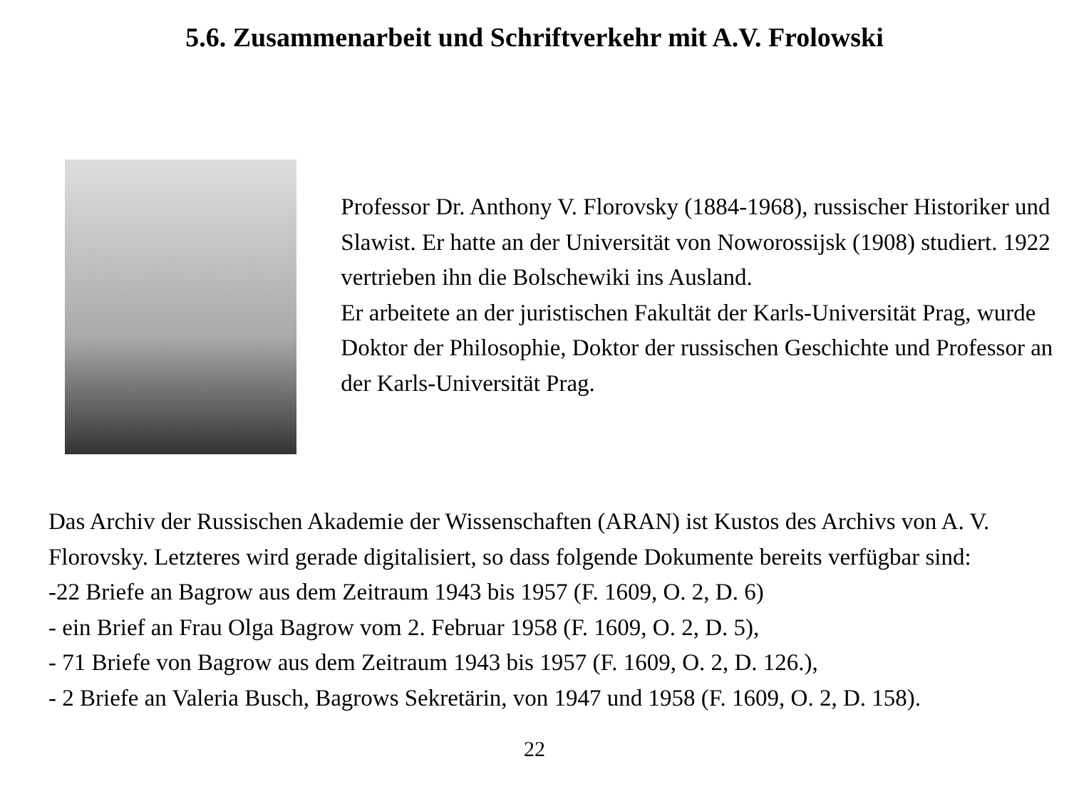5.6. Zusammenarbeit und Schriftverkehr mit A.V. Frolowski
Professor Dr. Anthony V. Florovsky (1884-1968), russischer Historiker und Slawist. Er hatte an der Universität von Noworos­sijsk (1908) studiert. 1922 vertrieben ihn die Bolschewiki ins Ausland.
Er arbeitete an der juristischen Fakultät der Karls-Universität Prag, wurde Doktor der Philosophie, Doktor der russischen Geschichte und Professor an der Karls-Universität Prag.
Das Archiv der Russischen Akademie der Wissenschaften (ARAN) ist Kustos des Archivs von A. V. Florovsky. Letzteres wird gerade digitalisiert, so dass folgende Dokumente bereits verfügbar sind:
-22 Briefe an Bagrow aus dem Zeitraum 1943 bis 1957 (F. 1609, O. 2, D. 6)
- ein Brief an Frau Olga Bagrow vom 2. Februar 1958 (F. 1609, O. 2, D. 5),
- 71 Briefe von Bagrow aus dem Zeitraum 1943 bis 1957 (F. 1609, O. 2, D. 126.),
- 2 Briefe an Valeria Busch, Bagrows Sekretärin, von 1947 und 1958 (F. 1609, O. 2, D. 158).
22